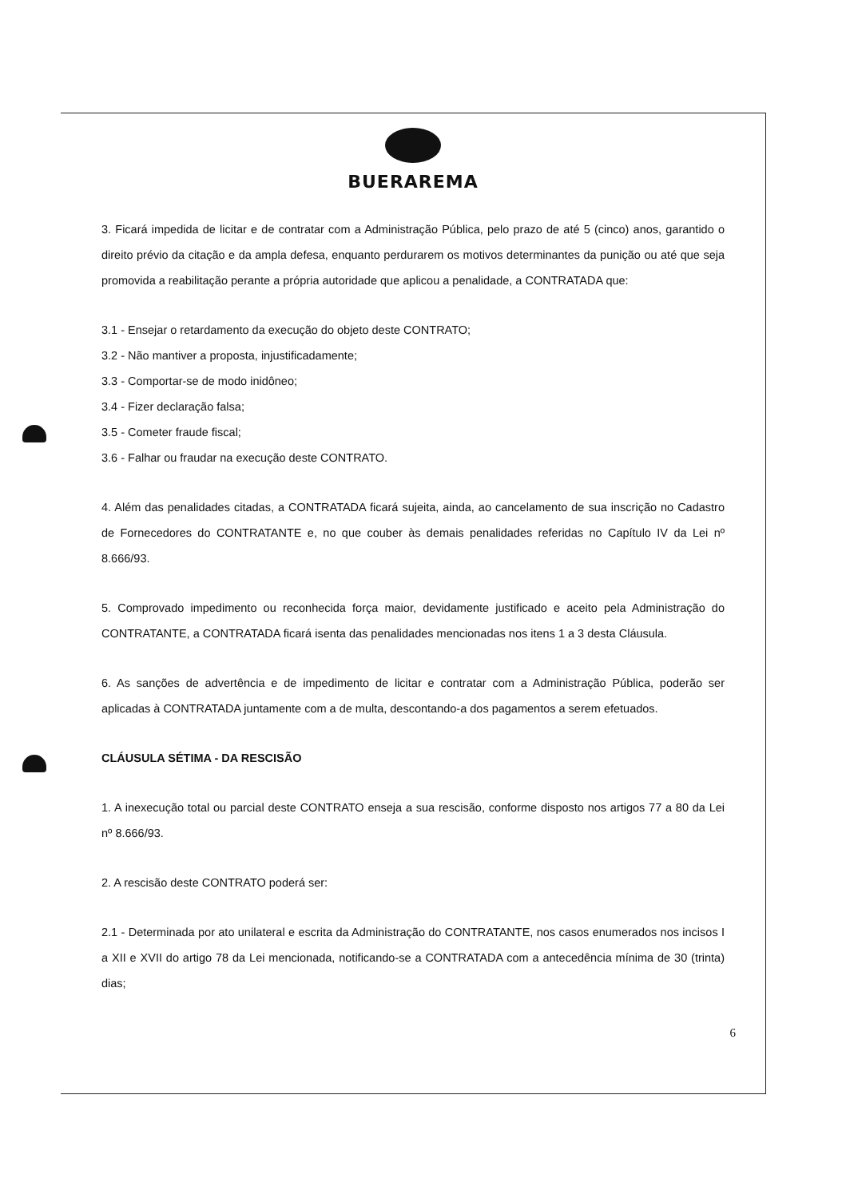BUERAREMA
3. Ficará impedida de licitar e de contratar com a Administração Pública, pelo prazo de até 5 (cinco) anos, garantido o direito prévio da citação e da ampla defesa, enquanto perdurarem os motivos determinantes da punição ou até que seja promovida a reabilitação perante a própria autoridade que aplicou a penalidade, a CONTRATADA que:
3.1 - Ensejar o retardamento da execução do objeto deste CONTRATO;
3.2 - Não mantiver a proposta, injustificadamente;
3.3 - Comportar-se de modo inidôneo;
3.4 - Fizer declaração falsa;
3.5 - Cometer fraude fiscal;
3.6 - Falhar ou fraudar na execução deste CONTRATO.
4. Além das penalidades citadas, a CONTRATADA ficará sujeita, ainda, ao cancelamento de sua inscrição no Cadastro de Fornecedores do CONTRATANTE e, no que couber às demais penalidades referidas no Capítulo IV da Lei nº 8.666/93.
5. Comprovado impedimento ou reconhecida força maior, devidamente justificado e aceito pela Administração do CONTRATANTE, a CONTRATADA ficará isenta das penalidades mencionadas nos itens 1 a 3 desta Cláusula.
6. As sanções de advertência e de impedimento de licitar e contratar com a Administração Pública, poderão ser aplicadas à CONTRATADA juntamente com a de multa, descontando-a dos pagamentos a serem efetuados.
CLÁUSULA SÉTIMA - DA RESCISÃO
1. A inexecução total ou parcial deste CONTRATO enseja a sua rescisão, conforme disposto nos artigos 77 a 80 da Lei nº 8.666/93.
2. A rescisão deste CONTRATO poderá ser:
2.1 - Determinada por ato unilateral e escrita da Administração do CONTRATANTE, nos casos enumerados nos incisos I a XII e XVII do artigo 78 da Lei mencionada, notificando-se a CONTRATADA com a antecedência mínima de 30 (trinta) dias;
6